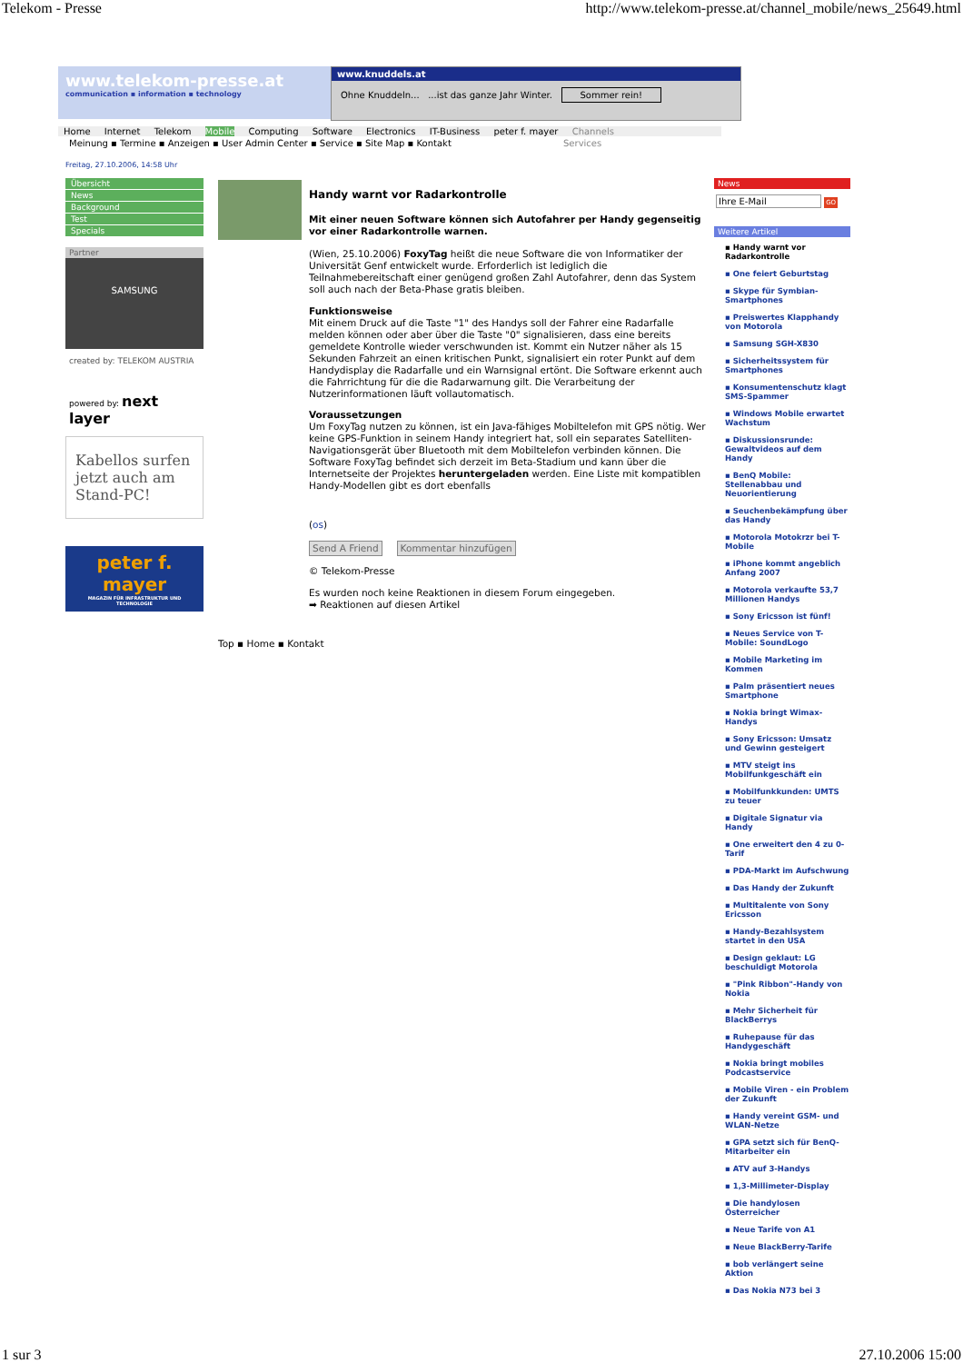Telekom - Presse http://www.telekom-presse.at/channel_mobile/news_25649.html
www.telekom-presse.at
communication ▪ information ▪ technology
www.knuddels.at
Ohne Knuddeln... ...ist das ganze Jahr Winter. Sommer rein!
Home Internet Telekom Mobile Computing Software Electronics IT-Business peter f. mayer Channels
Meinung ▪ Termine ▪ Anzeigen ▪ User Admin Center ▪ Service ▪ Site Map ▪ Kontakt Services
Freitag, 27.10.2006, 14:58 Uhr
Übersicht
News
Background
Test
Specials
Partner
SAMSUNG
created by: TELEKOM AUSTRIA
powered by: next layer
Kabellos surfen jetzt auch am Stand-PC!
peter f. mayer
MAGAZIN FÜR INFRASTRUKTUR UND TECHNOLOGIE
Handy warnt vor Radarkontrolle
Mit einer neuen Software können sich Autofahrer per Handy gegenseitig vor einer Radarkontrolle warnen.
(Wien, 25.10.2006) FoxyTag heißt die neue Software die von Informatiker der Universität Genf entwickelt wurde. Erforderlich ist lediglich die Teilnahmebereitschaft einer genügend großen Zahl Autofahrer, denn das System soll auch nach der Beta-Phase gratis bleiben.
Funktionsweise
Mit einem Druck auf die Taste "1" des Handys soll der Fahrer eine Radarfalle melden können oder aber über die Taste "0" signalisieren, dass eine bereits gemeldete Kontrolle wieder verschwunden ist. Kommt ein Nutzer näher als 15 Sekunden Fahrzeit an einen kritischen Punkt, signalisiert ein roter Punkt auf dem Handydisplay die Radarfalle und ein Warnsignal ertönt. Die Software erkennt auch die Fahrrichtung für die die Radarwarnung gilt. Die Verarbeitung der Nutzerinformationen läuft vollautomatisch.
Voraussetzungen
Um FoxyTag nutzen zu können, ist ein Java-fähiges Mobiltelefon mit GPS nötig. Wer keine GPS-Funktion in seinem Handy integriert hat, soll ein separates Satelliten-Navigationsgerät über Bluetooth mit dem Mobiltelefon verbinden können. Die Software FoxyTag befindet sich derzeit im Beta-Stadium und kann über die Internetseite der Projektes heruntergeladen werden. Eine Liste mit kompatiblen Handy-Modellen gibt es dort ebenfalls
(os)
Send A Friend Kommentar hinzufügen
© Telekom-Presse
Es wurden noch keine Reaktionen in diesem Forum eingegeben.
➡ Reaktionen auf diesen Artikel
Top ▪ Home ▪ Kontakt
News
Ihre E-Mail GO
Weitere Artikel
▪ Handy warnt vor Radarkontrolle
▪ One feiert Geburtstag
▪ Skype für Symbian-Smartphones
▪ Preiswertes Klapphandy von Motorola
▪ Samsung SGH-X830
▪ Sicherheitssystem für Smartphones
▪ Konsumentenschutz klagt SMS-Spammer
▪ Windows Mobile erwartet Wachstum
▪ Diskussionsrunde: Gewaltvideos auf dem Handy
▪ BenQ Mobile: Stellenabbau und Neuorientierung
▪ Seuchenbekämpfung über das Handy
▪ Motorola Motokrzr bei T-Mobile
▪ iPhone kommt angeblich Anfang 2007
▪ Motorola verkaufte 53,7 Millionen Handys
▪ Sony Ericsson ist fünf!
▪ Neues Service von T-Mobile: SoundLogo
▪ Mobile Marketing im Kommen
▪ Palm präsentiert neues Smartphone
▪ Nokia bringt Wimax-Handys
▪ Sony Ericsson: Umsatz und Gewinn gesteigert
▪ MTV steigt ins Mobilfunkgeschäft ein
▪ Mobilfunkkunden: UMTS zu teuer
▪ Digitale Signatur via Handy
▪ One erweitert den 4 zu 0-Tarif
▪ PDA-Markt im Aufschwung
▪ Das Handy der Zukunft
▪ Multitalente von Sony Ericsson
▪ Handy-Bezahlsystem startet in den USA
▪ Design geklaut: LG beschuldigt Motorola
▪ "Pink Ribbon"-Handy von Nokia
▪ Mehr Sicherheit für BlackBerrys
▪ Ruhepause für das Handygeschäft
▪ Nokia bringt mobiles Podcastservice
▪ Mobile Viren - ein Problem der Zukunft
▪ Handy vereint GSM- und WLAN-Netze
▪ GPA setzt sich für BenQ-Mitarbeiter ein
▪ ATV auf 3-Handys
▪ 1,3-Millimeter-Display
▪ Die handylosen Österreicher
▪ Neue Tarife von A1
▪ Neue BlackBerry-Tarife
▪ bob verlängert seine Aktion
▪ Das Nokia N73 bei 3
1 sur 3 27.10.2006 15:00